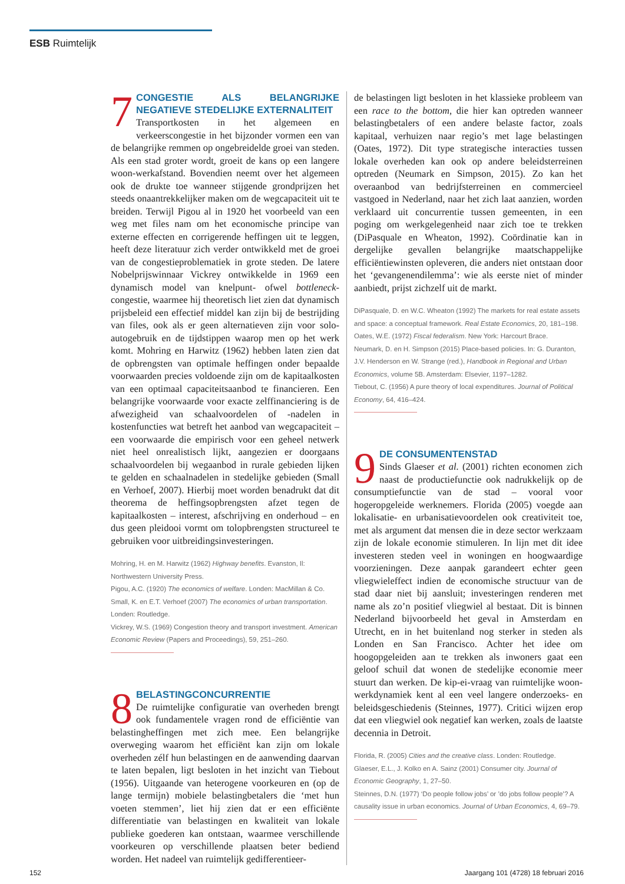ESB Ruimtelijk
7
CONGESTIE ALS BELANGRIJKE NEGATIEVE STEDELIJKE EXTERNALITEIT
Transportkosten in het algemeen en verkeerscongestie in het bijzonder vormen een van de belangrijke remmen op ongebreidelde groei van steden. Als een stad groter wordt, groeit de kans op een langere woon-werkafstand. Bovendien neemt over het algemeen ook de drukte toe wanneer stijgende grondprijzen het steeds onaantrekkelijker maken om de wegcapaciteit uit te breiden. Terwijl Pigou al in 1920 het voorbeeld van een weg met files nam om het economische principe van externe effecten en corrigerende heffingen uit te leggen, heeft deze literatuur zich verder ontwikkeld met de groei van de congestieproblematiek in grote steden. De latere Nobelprijswinnaar Vickrey ontwikkelde in 1969 een dynamisch model van knelpunt- ofwel bottleneck-congestie, waarmee hij theoretisch liet zien dat dynamisch prijsbeleid een effectief middel kan zijn bij de bestrijding van files, ook als er geen alternatieven zijn voor solo-autogebruik en de tijdstippen waarop men op het werk komt. Mohring en Harwitz (1962) hebben laten zien dat de opbrengsten van optimale heffingen onder bepaalde voorwaarden precies voldoende zijn om de kapitaalkosten van een optimaal capaciteitsaanbod te financieren. Een belangrijke voorwaarde voor exacte zelffinanciering is de afwezigheid van schaalvoordelen of -nadelen in kostenfuncties wat betreft het aanbod van wegcapaciteit – een voorwaarde die empirisch voor een geheel netwerk niet heel onrealistisch lijkt, aangezien er doorgaans schaalvoordelen bij wegaanbod in rurale gebieden lijken te gelden en schaalnadelen in stedelijke gebieden (Small en Verhoef, 2007). Hierbij moet worden benadrukt dat dit theorema de heffingsopbrengsten afzet tegen de kapitaalkosten – interest, afschrijving en onderhoud – en dus geen pleidooi vormt om tolopbrengsten structureel te gebruiken voor uitbreidingsinvesteringen.
Mohring, H. en M. Harwitz (1962) Highway benefits. Evanston, Il: Northwestern University Press.
Pigou, A.C. (1920) The economics of welfare. Londen: MacMillan & Co.
Small, K. en E.T. Verhoef (2007) The economics of urban transportation. Londen: Routledge.
Vickrey, W.S. (1969) Congestion theory and transport investment. American Economic Review (Papers and Proceedings), 59, 251–260.
8
BELASTINGCONCURRENTIE
De ruimtelijke configuratie van overheden brengt ook fundamentele vragen rond de efficiëntie van belastingheffingen met zich mee. Een belangrijke overweging waarom het efficiënt kan zijn om lokale overheden zélf hun belastingen en de aanwending daarvan te laten bepalen, ligt besloten in het inzicht van Tiebout (1956). Uitgaande van heterogene voorkeuren en (op de lange termijn) mobiele belastingbetalers die ‘met hun voeten stemmen’, liet hij zien dat er een efficiënte differentiatie van belastingen en kwaliteit van lokale publieke goederen kan ontstaan, waarmee verschillende voorkeuren op verschillende plaatsen beter bediend worden. Het nadeel van ruimtelijk gedifferentieer-
de belastingen ligt besloten in het klassieke probleem van een race to the bottom, die hier kan optreden wanneer belastingbetalers of een andere belaste factor, zoals kapitaal, verhuizen naar regio’s met lage belastingen (Oates, 1972). Dit type strategische interacties tussen lokale overheden kan ook op andere beleidsterreinen optreden (Neumark en Simpson, 2015). Zo kan het overaanbod van bedrijfsterreinen en commercieel vastgoed in Nederland, naar het zich laat aanzien, worden verklaard uit concurrentie tussen gemeenten, in een poging om werkgelegenheid naar zich toe te trekken (DiPasquale en Wheaton, 1992). Coördinatie kan in dergelijke gevallen belangrijke maatschappelijke efficiëntiewinsten opleveren, die anders niet ontstaan door het ‘gevangenendilemma’: wie als eerste niet of minder aanbiedt, prijst zichzelf uit de markt.
DiPasquale, D. en W.C. Wheaton (1992) The markets for real estate assets and space: a conceptual framework. Real Estate Economics, 20, 181–198.
Oates, W.E. (1972) Fiscal federalism. New York: Harcourt Brace.
Neumark, D. en H. Simpson (2015) Place-based policies. In: G. Duranton, J.V. Henderson en W. Strange (red.), Handbook in Regional and Urban Economics, volume 5B. Amsterdam: Elsevier, 1197–1282.
Tiebout, C. (1956) A pure theory of local expenditures. Journal of Political Economy, 64, 416–424.
9
DE CONSUMENTENSTAD
Sinds Glaeser et al. (2001) richten economen zich naast de productiefunctie ook nadrukkelijk op de consumptiefunctie van de stad – vooral voor hogeropgeleide werknemers. Florida (2005) voegde aan lokalisatie- en urbanisatievoordelen ook creativiteit toe, met als argument dat mensen die in deze sector werkzaam zijn de lokale economie stimuleren. In lijn met dit idee investeren steden veel in woningen en hoogwaardige voorzieningen. Deze aanpak garandeert echter geen vliegwieleffect indien de economische structuur van de stad daar niet bij aansluit; investeringen renderen met name als zo’n positief vliegwiel al bestaat. Dit is binnen Nederland bijvoorbeeld het geval in Amsterdam en Utrecht, en in het buitenland nog sterker in steden als Londen en San Francisco. Achter het idee om hoogopgeleiden aan te trekken als inwoners gaat een geloof schuil dat wonen de stedelijke economie meer stuurt dan werken. De kip-ei-vraag van ruimtelijke woon-werkdynamiek kent al een veel langere onderzoeks- en beleidsgeschiedenis (Steinnes, 1977). Critici wijzen erop dat een vliegwiel ook negatief kan werken, zoals de laatste decennia in Detroit.
Florida, R. (2005) Cities and the creative class. Londen: Routledge.
Glaeser, E.L., J. Kolko en A. Sainz (2001) Consumer city. Journal of Economic Geography, 1, 27–50.
Steinnes, D.N. (1977) ‘Do people follow jobs’ or ’do jobs follow people’? A causality issue in urban economics. Journal of Urban Economics, 4, 69–79.
152
Jaargang 101 (4728) 18 februari 2016